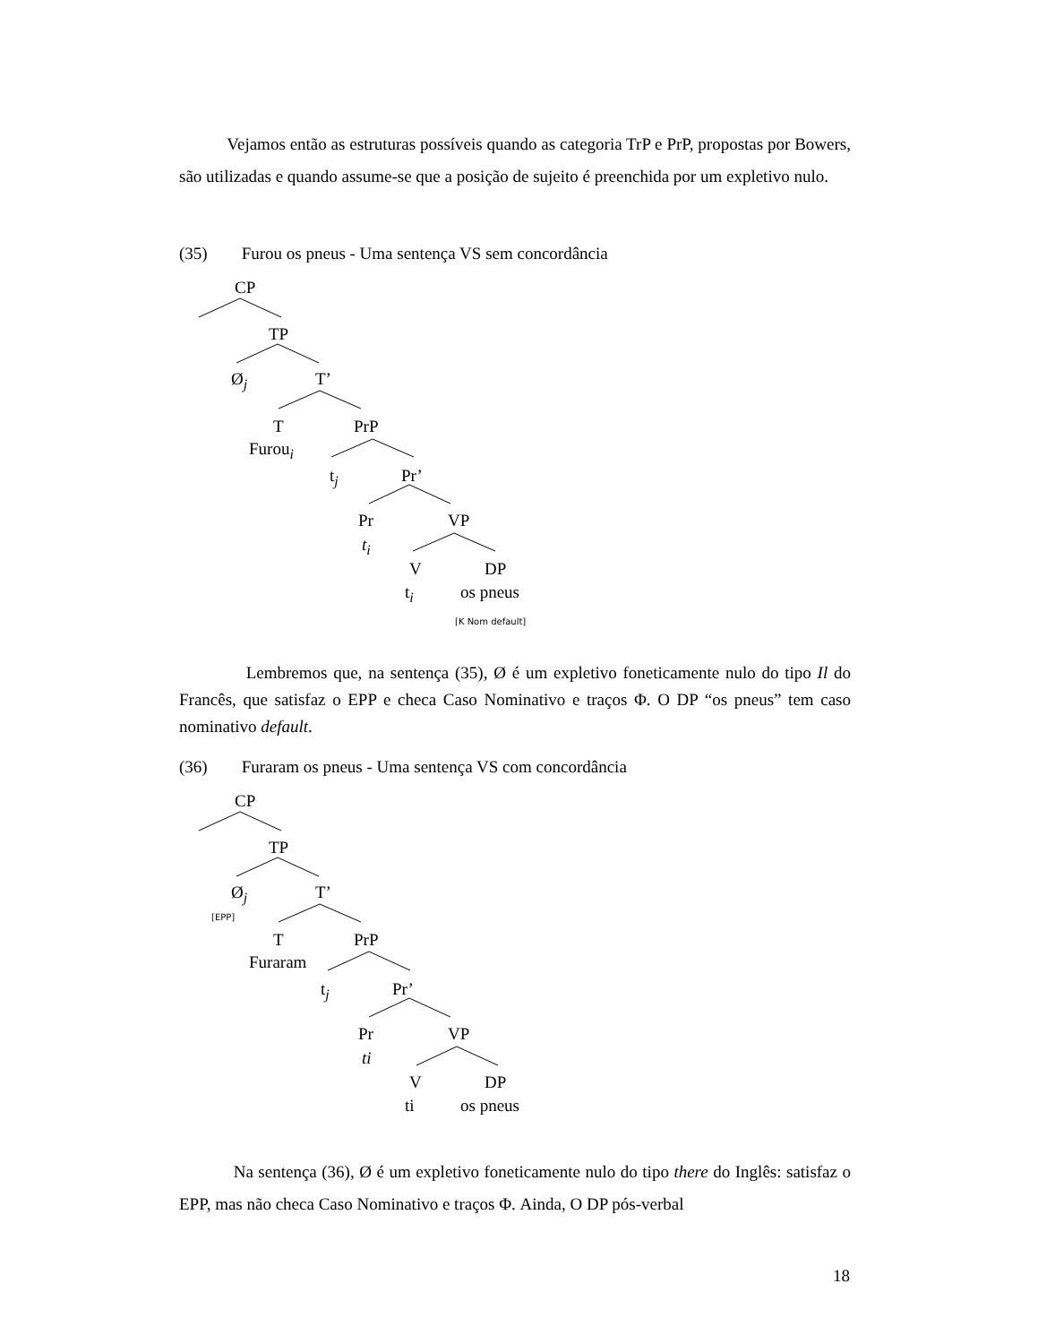Vejamos então as estruturas possíveis quando as categoria TrP e PrP, propostas por Bowers, são utilizadas e quando assume-se que a posição de sujeito é preenchida por um expletivo nulo.
(35) Furou os pneus - Uma sentença VS sem concordância
CP
TP
Ø<sub>j</sub> T’
T PrP
Furou<sub>i</sub>
t<sub>j</sub> Pr’
Pr VP
t<sub>i</sub>
V DP
t<sub>i</sub> os pneus
[K Nom default]
Lembremos que, na sentença (35), Ø é um expletivo foneticamente nulo do tipo Il do Francês, que satisfaz o EPP e checa Caso Nominativo e traços Φ. O DP “os pneus” tem caso nominativo default.
(36) Furaram os pneus - Uma sentença VS com concordância
CP
TP
Ø<sub>j</sub> T’
[EPP]
T PrP
Furaram
t<sub>j</sub> Pr’
Pr VP
ti
V DP
ti os pneus
Na sentença (36), Ø é um expletivo foneticamente nulo do tipo there do Inglês: satisfaz o EPP, mas não checa Caso Nominativo e traços Φ. Ainda, O DP pós-verbal
18